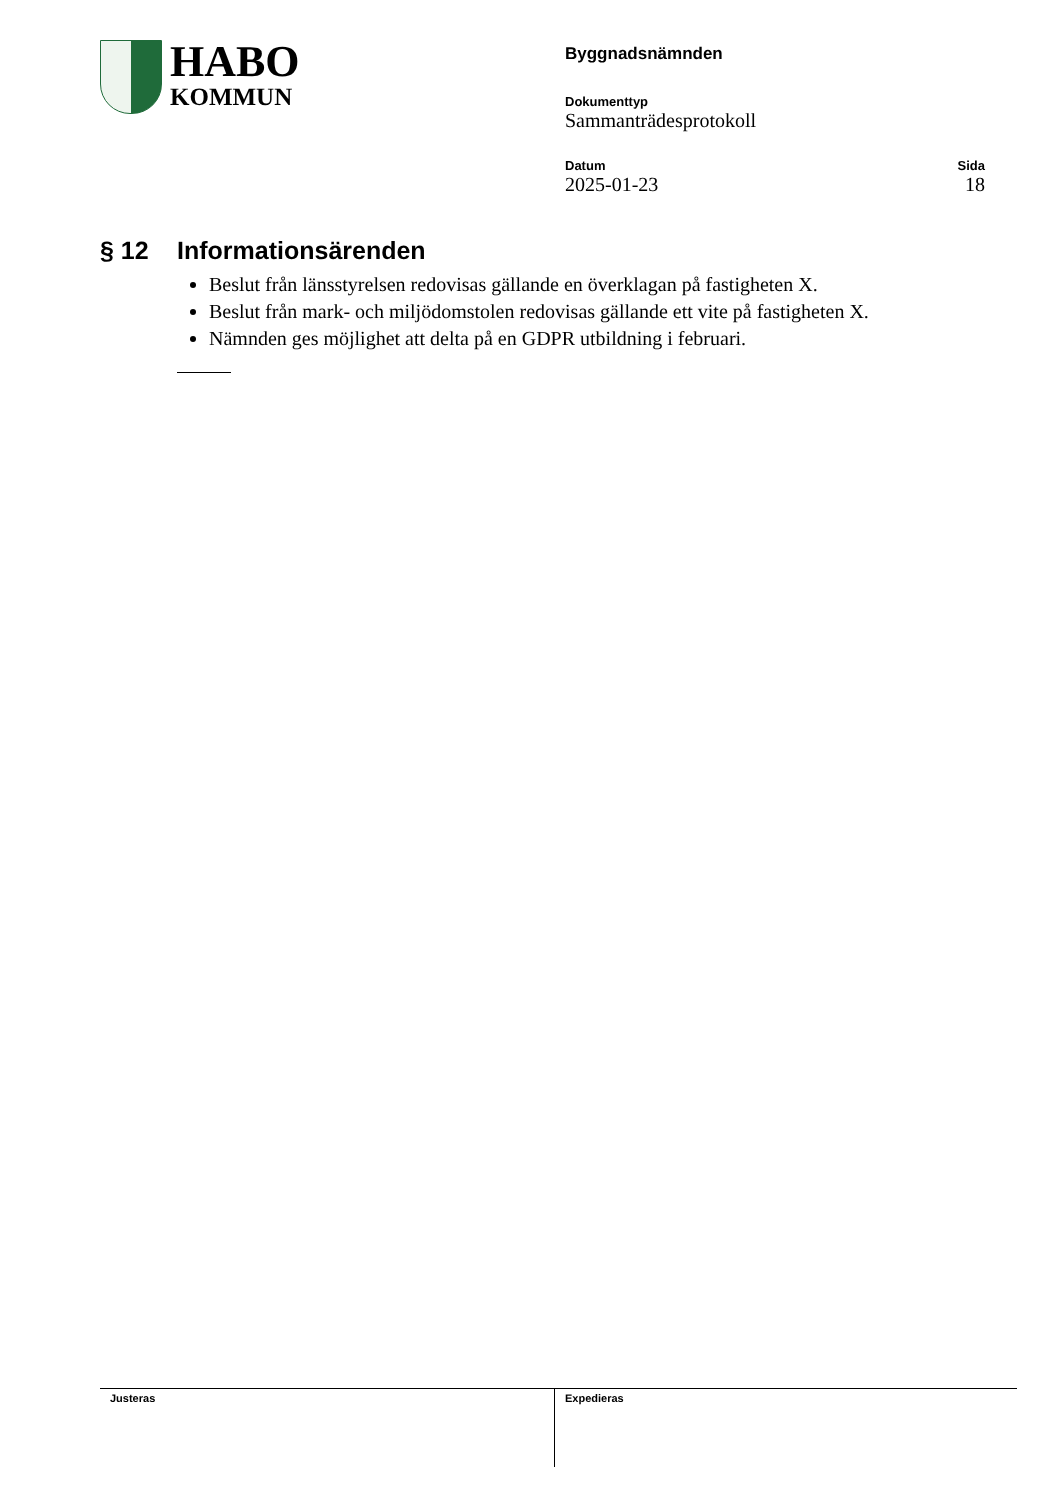HABO
KOMMUN
Byggnadsnämnden
Dokumenttyp
Sammanträdesprotokoll
Datum
2025-01-23
Sida
18
§ 12 Informationsärenden
Beslut från länsstyrelsen redovisas gällande en överklagan på fastigheten X.
Beslut från mark- och miljödomstolen redovisas gällande ett vite på fastigheten X.
Nämnden ges möjlighet att delta på en GDPR utbildning i februari.
Justeras Expedieras